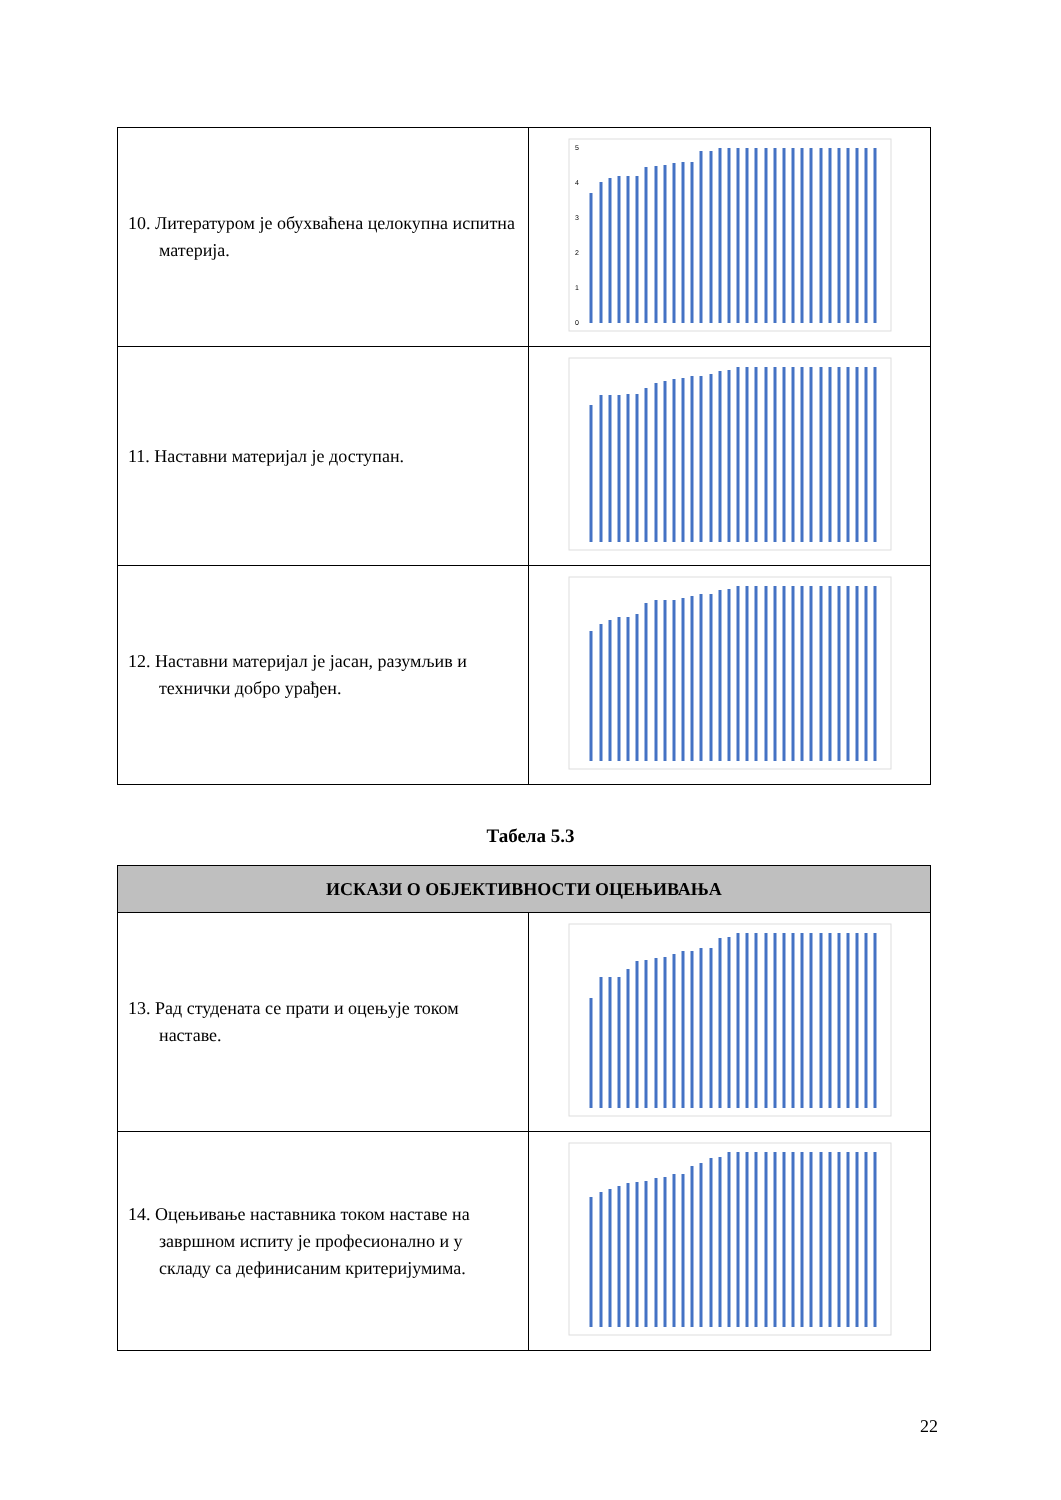| 10. Литературом је обухваћена целокупна испитна материја. | 5 4 3 2 1 0 |
| 11. Наставни материјал је доступан. | |
| 12. Наставни материјал је јасан, разумљив и технички добро урађен. | |
Табела 5.3
| ИСКАЗИ О ОБЈЕКТИВНОСТИ ОЦЕЊИВАЊА | |
| --- | --- |
| 13. Рад студената се прати и оцењује током наставе. | |
| 14. Оцењивање наставника током наставе на завршном испиту је професионално и у складу са дефинисаним критеријумима. | |
22